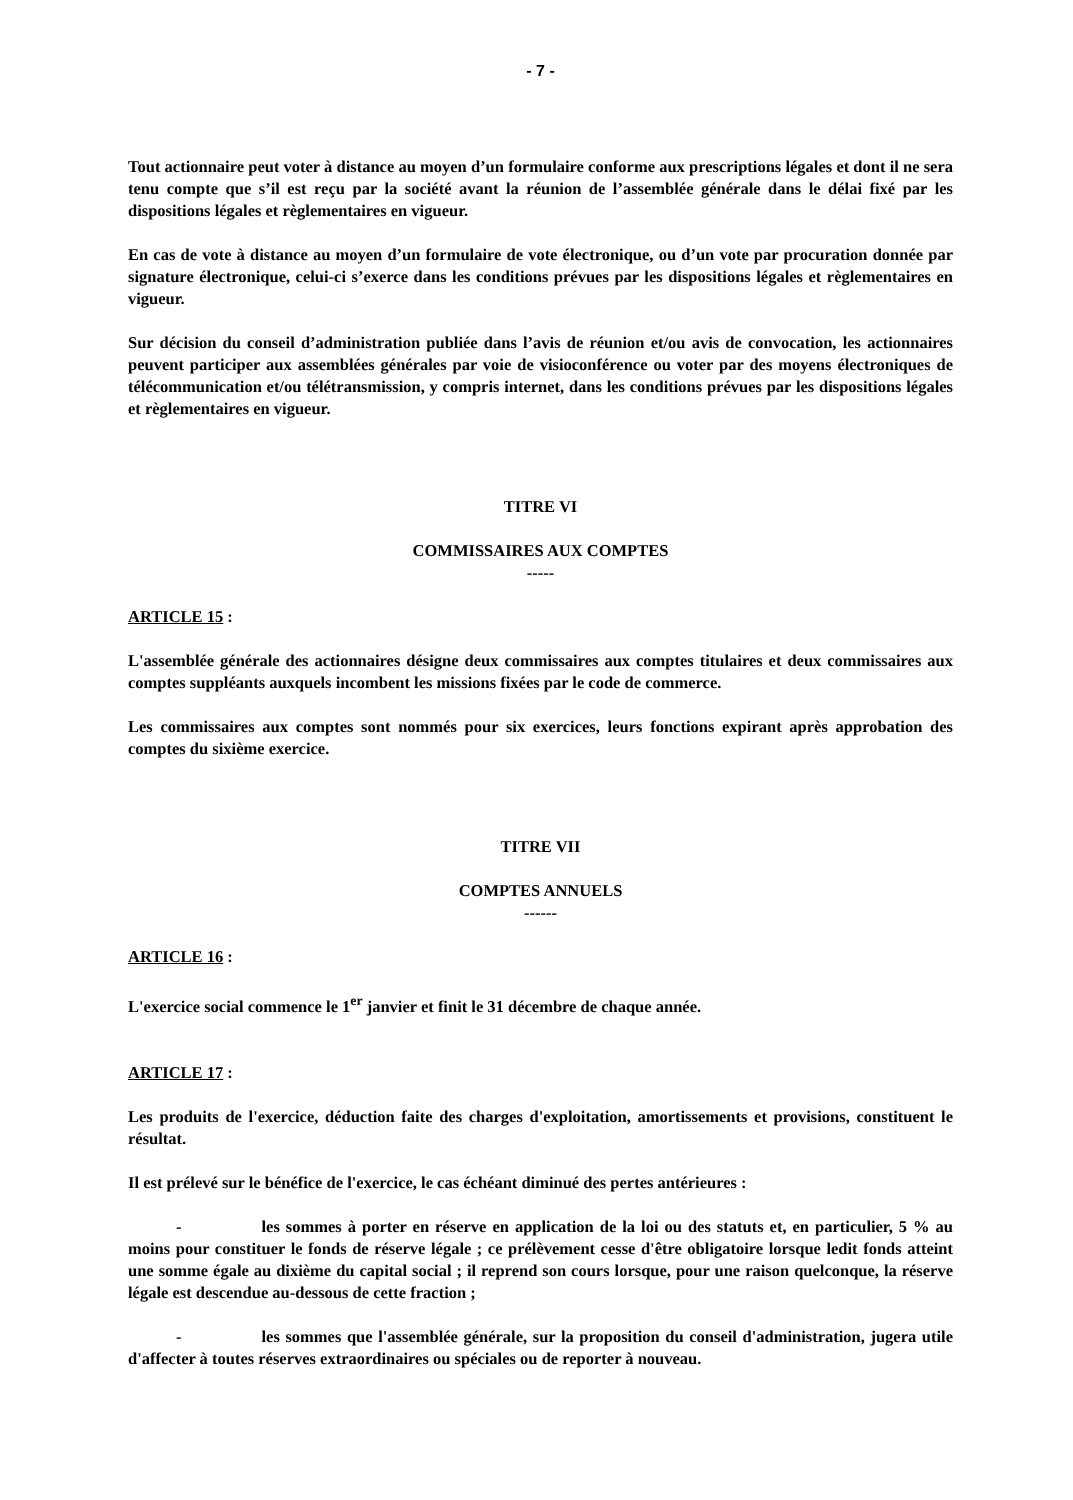- 7 -
Tout actionnaire peut voter à distance au moyen d’un formulaire conforme aux prescriptions légales et dont il ne sera tenu compte que s’il est reçu par la société avant la réunion de l’assemblée générale dans le délai fixé par les dispositions légales et règlementaires en vigueur.
En cas de vote à distance au moyen d’un formulaire de vote électronique, ou d’un vote par procuration donnée par signature électronique, celui-ci s’exerce dans les conditions prévues par les dispositions légales et règlementaires en vigueur.
Sur décision du conseil d’administration publiée dans l’avis de réunion et/ou avis de convocation, les actionnaires peuvent participer aux assemblées générales par voie de visioconférence ou voter par des moyens électroniques de télécommunication et/ou télétransmission, y compris internet, dans les conditions prévues par les dispositions légales et règlementaires en vigueur.
TITRE VI
COMMISSAIRES AUX COMPTES
-----
ARTICLE 15 :
L'assemblée générale des actionnaires désigne deux commissaires aux comptes titulaires et deux commissaires aux comptes suppléants auxquels incombent les missions fixées par le code de commerce.
Les commissaires aux comptes sont nommés pour six exercices, leurs fonctions expirant après approbation des comptes du sixième exercice.
TITRE VII
COMPTES ANNUELS
------
ARTICLE 16 :
L'exercice social commence le 1<sup>er</sup> janvier et finit le 31 décembre de chaque année.
ARTICLE 17 :
Les produits de l'exercice, déduction faite des charges d'exploitation, amortissements et provisions, constituent le résultat.
Il est prélevé sur le bénéfice de l'exercice, le cas échéant diminué des pertes antérieures :
- les sommes à porter en réserve en application de la loi ou des statuts et, en particulier, 5 % au moins pour constituer le fonds de réserve légale ; ce prélèvement cesse d'être obligatoire lorsque ledit fonds atteint une somme égale au dixième du capital social ; il reprend son cours lorsque, pour une raison quelconque, la réserve légale est descendue au-dessous de cette fraction ;
- les sommes que l'assemblée générale, sur la proposition du conseil d'administration, jugera utile d'affecter à toutes réserves extraordinaires ou spéciales ou de reporter à nouveau.